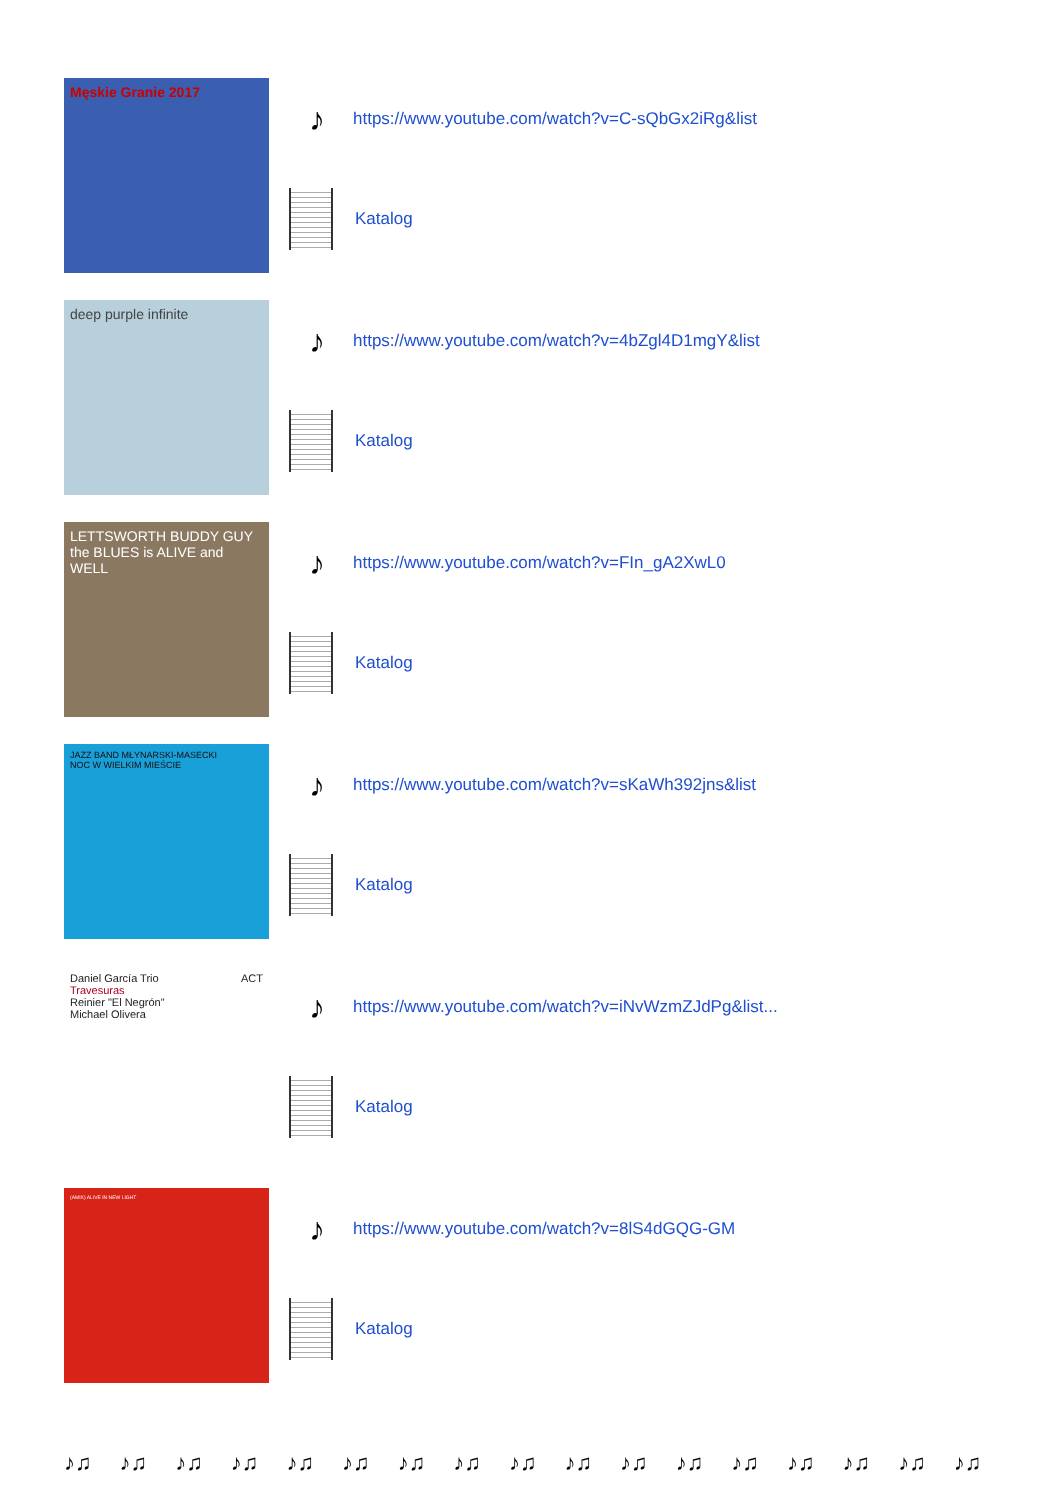Męskie Granie 2017
♪ https://www.youtube.com/watch?v=C-sQbGx2iRg&list
Katalog
deep purple infinite
♪ https://www.youtube.com/watch?v=4bZgl4D1mgY&list
Katalog
LETTSWORTH BUDDY GUY the BLUES is ALIVE and WELL
♪ https://www.youtube.com/watch?v=FIn_gA2XwL0
Katalog
JAZZ BAND MŁYNARSKI-MASECKI
NOC W WIELKIM MIEŚCIE
♪ https://www.youtube.com/watch?v=sKaWh392jns&list
Katalog
Daniel García Trio ACT
Travesuras
Reinier "El Negrón"
Michael Olivera
♪ https://www.youtube.com/watch?v=iNvWzmZJdPg&list...
Katalog
(AMIX) ALIVE IN NEW LIGHT
♪ https://www.youtube.com/watch?v=8lS4dGQG-GM
Katalog
♪♫ ♪♫ ♪♫ ♪♫ ♪♫ ♪♫ ♪♫ ♪♫ ♪♫ ♪♫ ♪♫ ♪♫ ♪♫ ♪♫ ♪♫ ♪♫ ♪♫